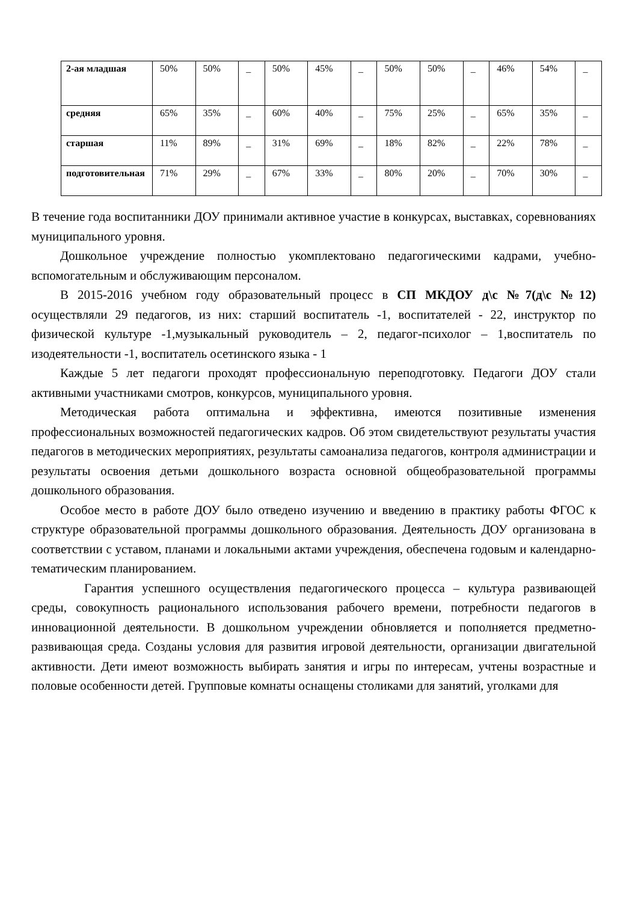| 2-ая младшая | 50% | 50% | _ | 50% | 45% | _ | 50% | 50% | _ | 46% | 54% | _ |
| средняя | 65% | 35% | _ | 60% | 40% | _ | 75% | 25% | _ | 65% | 35% | _ |
| старшая | 11% | 89% | _ | 31% | 69% | _ | 18% | 82% | _ | 22% | 78% | _ |
| подготовительная | 71% | 29% | _ | 67% | 33% | _ | 80% | 20% | _ | 70% | 30% | _ |
В течение года воспитанники ДОУ принимали активное участие в конкурсах, выставках, соревнованиях муниципального уровня.
Дошкольное учреждение полностью укомплектовано педагогическими кадрами, учебно-вспомогательным и обслуживающим персоналом.
В 2015-2016 учебном году образовательный процесс в СП МКДОУ д\с №7(д\с №12) осуществляли 29 педагогов, из них: старший воспитатель -1, воспитателей - 22, инструктор по физической культуре -1,музыкальный руководитель – 2, педагог-психолог – 1,воспитатель по изодеятельности -1, воспитатель осетинского языка - 1
Каждые 5 лет педагоги проходят профессиональную переподготовку. Педагоги ДОУ стали активными участниками смотров, конкурсов, муниципального уровня.
Методическая работа оптимальна и эффективна, имеются позитивные изменения профессиональных возможностей педагогических кадров. Об этом свидетельствуют результаты участия педагогов в методических мероприятиях, результаты самоанализа педагогов, контроля администрации и результаты освоения детьми дошкольного возраста основной общеобразовательной программы дошкольного образования.
Особое место в работе ДОУ было отведено изучению и введению в практику работы ФГОС к структуре образовательной программы дошкольного образования. Деятельность ДОУ организована в соответствии с уставом, планами и локальными актами учреждения, обеспечена годовым и календарно-тематическим планированием.
Гарантия успешного осуществления педагогического процесса – культура развивающей среды, совокупность рационального использования рабочего времени, потребности педагогов в инновационной деятельности. В дошкольном учреждении обновляется и пополняется предметно-развивающая среда. Созданы условия для развития игровой деятельности, организации двигательной активности. Дети имеют возможность выбирать занятия и игры по интересам, учтены возрастные и половые особенности детей. Групповые комнаты оснащены столиками для занятий, уголками для